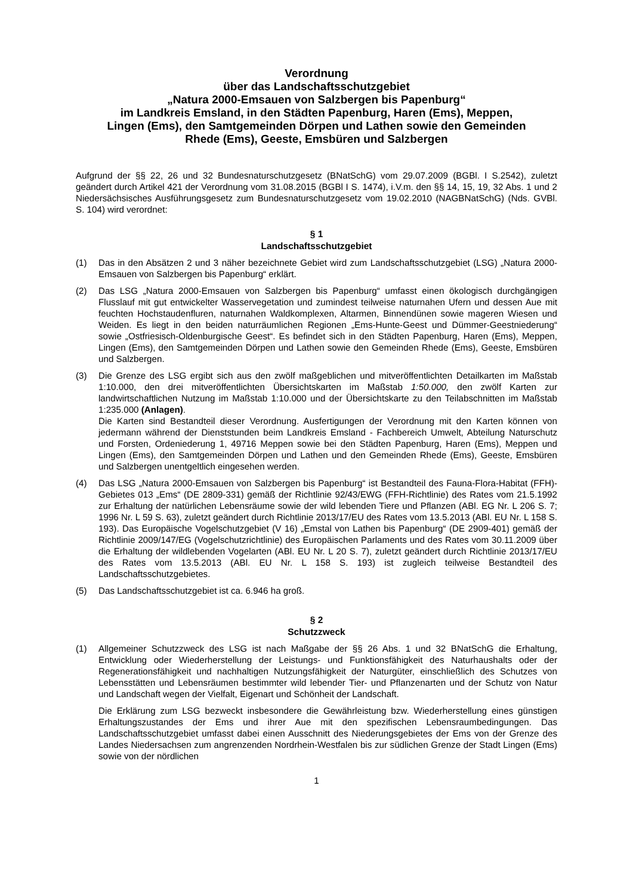Verordnung
über das Landschaftsschutzgebiet
„Natura 2000-Emsauen von Salzbergen bis Papenburg“
im Landkreis Emsland, in den Städten Papenburg, Haren (Ems), Meppen,
Lingen (Ems), den Samtgemeinden Dörpen und Lathen sowie den Gemeinden
Rhede (Ems), Geeste, Emsbüren und Salzbergen
Aufgrund der §§ 22, 26 und 32 Bundesnaturschutzgesetz (BNatSchG) vom 29.07.2009 (BGBl. I S.2542), zuletzt geändert durch Artikel 421 der Verordnung vom 31.08.2015 (BGBl I S. 1474), i.V.m. den §§ 14, 15, 19, 32 Abs. 1 und 2 Niedersächsisches Ausführungsgesetz zum Bundesnaturschutzgesetz vom 19.02.2010 (NAGBNatSchG) (Nds. GVBl. S. 104) wird verordnet:
§ 1
Landschaftsschutzgebiet
(1) Das in den Absätzen 2 und 3 näher bezeichnete Gebiet wird zum Landschaftsschutzgebiet (LSG) „Natura 2000-Emsauen von Salzbergen bis Papenburg“ erklärt.
(2) Das LSG „Natura 2000-Emsauen von Salzbergen bis Papenburg“ umfasst einen ökologisch durchgängigen Flusslauf mit gut entwickelter Wasservegetation und zumindest teilweise naturnahen Ufern und dessen Aue mit feuchten Hochstaudenfluren, naturnahen Waldkomplexen, Altarmen, Binnendünen sowie mageren Wiesen und Weiden. Es liegt in den beiden naturräumlichen Regionen „Ems-Hunte-Geest und Dümmer-Geestniederung“ sowie „Ostfriesisch-Oldenburgische Geest“. Es befindet sich in den Städten Papenburg, Haren (Ems), Meppen, Lingen (Ems), den Samtgemeinden Dörpen und Lathen sowie den Gemeinden Rhede (Ems), Geeste, Emsbüren und Salzbergen.
(3) Die Grenze des LSG ergibt sich aus den zwölf maßgeblichen und mitveröffentlichten Detailkarten im Maßstab 1:10.000, den drei mitveröffentlichten Übersichtskarten im Maßstab 1:50.000, den zwölf Karten zur landwirtschaftlichen Nutzung im Maßstab 1:10.000 und der Übersichtskarte zu den Teilabschnitten im Maßstab 1:235.000 (Anlagen).
Die Karten sind Bestandteil dieser Verordnung. Ausfertigungen der Verordnung mit den Karten können von jedermann während der Dienststunden beim Landkreis Emsland - Fachbereich Umwelt, Abteilung Naturschutz und Forsten, Ordeniederung 1, 49716 Meppen sowie bei den Städten Papenburg, Haren (Ems), Meppen und Lingen (Ems), den Samtgemeinden Dörpen und Lathen und den Gemeinden Rhede (Ems), Geeste, Emsbüren und Salzbergen unentgeltlich eingesehen werden.
(4) Das LSG „Natura 2000-Emsauen von Salzbergen bis Papenburg“ ist Bestandteil des Fauna-Flora-Habitat (FFH)-Gebietes 013 „Ems“ (DE 2809-331) gemäß der Richtlinie 92/43/EWG (FFH-Richtlinie) des Rates vom 21.5.1992 zur Erhaltung der natürlichen Lebensräume sowie der wild lebenden Tiere und Pflanzen (ABl. EG Nr. L 206 S. 7; 1996 Nr. L 59 S. 63), zuletzt geändert durch Richtlinie 2013/17/EU des Rates vom 13.5.2013 (ABl. EU Nr. L 158 S. 193). Das Europäische Vogelschutzgebiet (V 16) „Emstal von Lathen bis Papenburg“ (DE 2909-401) gemäß der Richtlinie 2009/147/EG (Vogelschutzrichtlinie) des Europäischen Parlaments und des Rates vom 30.11.2009 über die Erhaltung der wildlebenden Vogelarten (ABl. EU Nr. L 20 S. 7), zuletzt geändert durch Richtlinie 2013/17/EU des Rates vom 13.5.2013 (ABl. EU Nr. L 158 S. 193) ist zugleich teilweise Bestandteil des Landschaftsschutzgebietes.
(5) Das Landschaftsschutzgebiet ist ca. 6.946 ha groß.
§ 2
Schutzzweck
(1) Allgemeiner Schutzzweck des LSG ist nach Maßgabe der §§ 26 Abs. 1 und 32 BNatSchG die Erhaltung, Entwicklung oder Wiederherstellung der Leistungs- und Funktionsfähigkeit des Naturhaushalts oder der Regenerationsfähigkeit und nachhaltigen Nutzungsfähigkeit der Naturgüter, einschließlich des Schutzes von Lebensstätten und Lebensräumen bestimmter wild lebender Tier- und Pflanzenarten und der Schutz von Natur und Landschaft wegen der Vielfalt, Eigenart und Schönheit der Landschaft.
Die Erklärung zum LSG bezweckt insbesondere die Gewährleistung bzw. Wiederherstellung eines günstigen Erhaltungszustandes der Ems und ihrer Aue mit den spezifischen Lebensraumbedingungen. Das Landschaftsschutzgebiet umfasst dabei einen Ausschnitt des Niederungsgebietes der Ems von der Grenze des Landes Niedersachsen zum angrenzenden Nordrhein-Westfalen bis zur südlichen Grenze der Stadt Lingen (Ems) sowie von der nördlichen
1